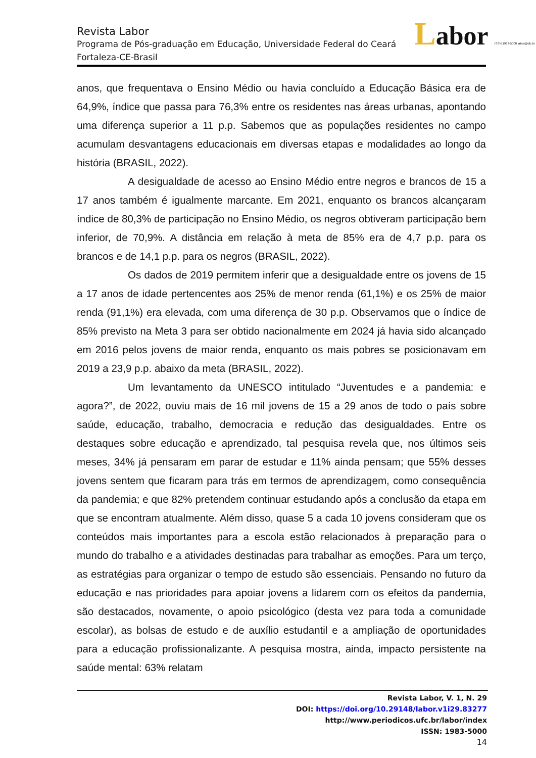Labor ISSN 1983-5000 labor@ufc.br
Revista Labor
Programa de Pós-graduação em Educação, Universidade Federal do Ceará
Fortaleza-CE-Brasil
anos, que frequentava o Ensino Médio ou havia concluído a Educação Básica era de 64,9%, índice que passa para 76,3% entre os residentes nas áreas urbanas, apontando uma diferença superior a 11 p.p. Sabemos que as populações residentes no campo acumulam desvantagens educacionais em diversas etapas e modalidades ao longo da história (BRASIL, 2022).
A desigualdade de acesso ao Ensino Médio entre negros e brancos de 15 a 17 anos também é igualmente marcante. Em 2021, enquanto os brancos alcançaram índice de 80,3% de participação no Ensino Médio, os negros obtiveram participação bem inferior, de 70,9%. A distância em relação à meta de 85% era de 4,7 p.p. para os brancos e de 14,1 p.p. para os negros (BRASIL, 2022).
Os dados de 2019 permitem inferir que a desigualdade entre os jovens de 15 a 17 anos de idade pertencentes aos 25% de menor renda (61,1%) e os 25% de maior renda (91,1%) era elevada, com uma diferença de 30 p.p. Observamos que o índice de 85% previsto na Meta 3 para ser obtido nacionalmente em 2024 já havia sido alcançado em 2016 pelos jovens de maior renda, enquanto os mais pobres se posicionavam em 2019 a 23,9 p.p. abaixo da meta (BRASIL, 2022).
Um levantamento da UNESCO intitulado “Juventudes e a pandemia: e agora?”, de 2022, ouviu mais de 16 mil jovens de 15 a 29 anos de todo o país sobre saúde, educação, trabalho, democracia e redução das desigualdades. Entre os destaques sobre educação e aprendizado, tal pesquisa revela que, nos últimos seis meses, 34% já pensaram em parar de estudar e 11% ainda pensam; que 55% desses jovens sentem que ficaram para trás em termos de aprendizagem, como consequência da pandemia; e que 82% pretendem continuar estudando após a conclusão da etapa em que se encontram atualmente. Além disso, quase 5 a cada 10 jovens consideram que os conteúdos mais importantes para a escola estão relacionados à preparação para o mundo do trabalho e a atividades destinadas para trabalhar as emoções. Para um terço, as estratégias para organizar o tempo de estudo são essenciais. Pensando no futuro da educação e nas prioridades para apoiar jovens a lidarem com os efeitos da pandemia, são destacados, novamente, o apoio psicológico (desta vez para toda a comunidade escolar), as bolsas de estudo e de auxílio estudantil e a ampliação de oportunidades para a educação profissionalizante. A pesquisa mostra, ainda, impacto persistente na saúde mental: 63% relatam
Revista Labor, V. 1, N. 29
DOI: https://doi.org/10.29148/labor.v1i29.83277
http://www.periodicos.ufc.br/labor/index
ISSN: 1983-5000
14